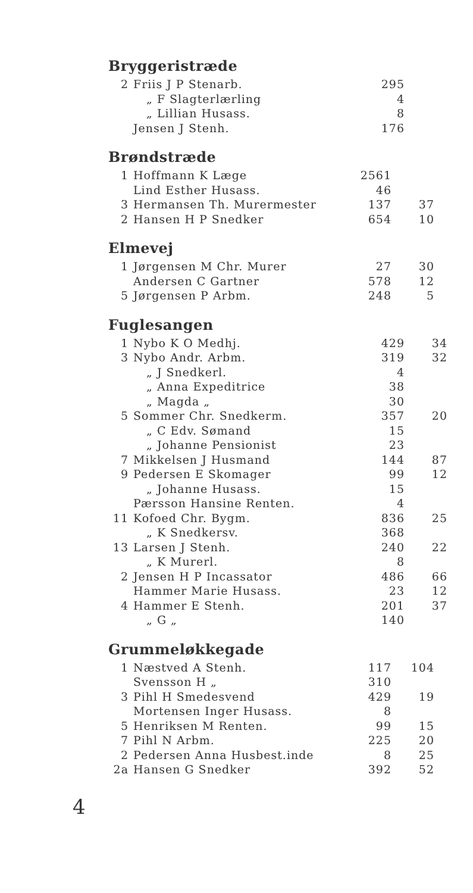Bryggeristræde
| 2 | Friis J P Stenarb. | 295 | |
| | „ F Slagterlærling | 4 | |
| | „ Lillian Husass. | 8 | |
| | Jensen J Stenh. | 176 | |
Brøndstræde
| 1 | Hoffmann K Læge | 2561 | |
| | Lind Esther Husass. | 46 | |
| 3 | Hermansen Th. Murermester | 137 | 37 |
| 2 | Hansen H P Snedker | 654 | 10 |
Elmevej
| 1 | Jørgensen M Chr. Murer | 27 | 30 |
| | Andersen C Gartner | 578 | 12 |
| 5 | Jørgensen P Arbm. | 248 | 5 |
Fuglesangen
| 1 | Nybo K O Medhj. | 429 | 34 |
| 3 | Nybo Andr. Arbm. | 319 | 32 |
| | „ J Snedkerl. | 4 | |
| | „ Anna Expeditrice | 38 | |
| | „ Magda „ | 30 | |
| 5 | Sommer Chr. Snedkerm. | 357 | 20 |
| | „ C Edv. Sømand | 15 | |
| | „ Johanne Pensionist | 23 | |
| 7 | Mikkelsen J Husmand | 144 | 87 |
| 9 | Pedersen E Skomager | 99 | 12 |
| | „ Johanne Husass. | 15 | |
| | Pærsson Hansine Renten. | 4 | |
| 11 | Kofoed Chr. Bygm. | 836 | 25 |
| | „ K Snedkersv. | 368 | |
| 13 | Larsen J Stenh. | 240 | 22 |
| | „ K Murerl. | 8 | |
| 2 | Jensen H P Incassator | 486 | 66 |
| | Hammer Marie Husass. | 23 | 12 |
| 4 | Hammer E Stenh. | 201 | 37 |
| | „ G „ | 140 | |
Grummeløkkegade
| 1 | Næstved A Stenh. | 117 | 104 |
| | Svensson H „ | 310 | |
| 3 | Pihl H Smedesvend | 429 | 19 |
| | Mortensen Inger Husass. | 8 | |
| 5 | Henriksen M Renten. | 99 | 15 |
| 7 | Pihl N Arbm. | 225 | 20 |
| 2 | Pedersen Anna Husbest.inde | 8 | 25 |
| 2a | Hansen G Snedker | 392 | 52 |
4